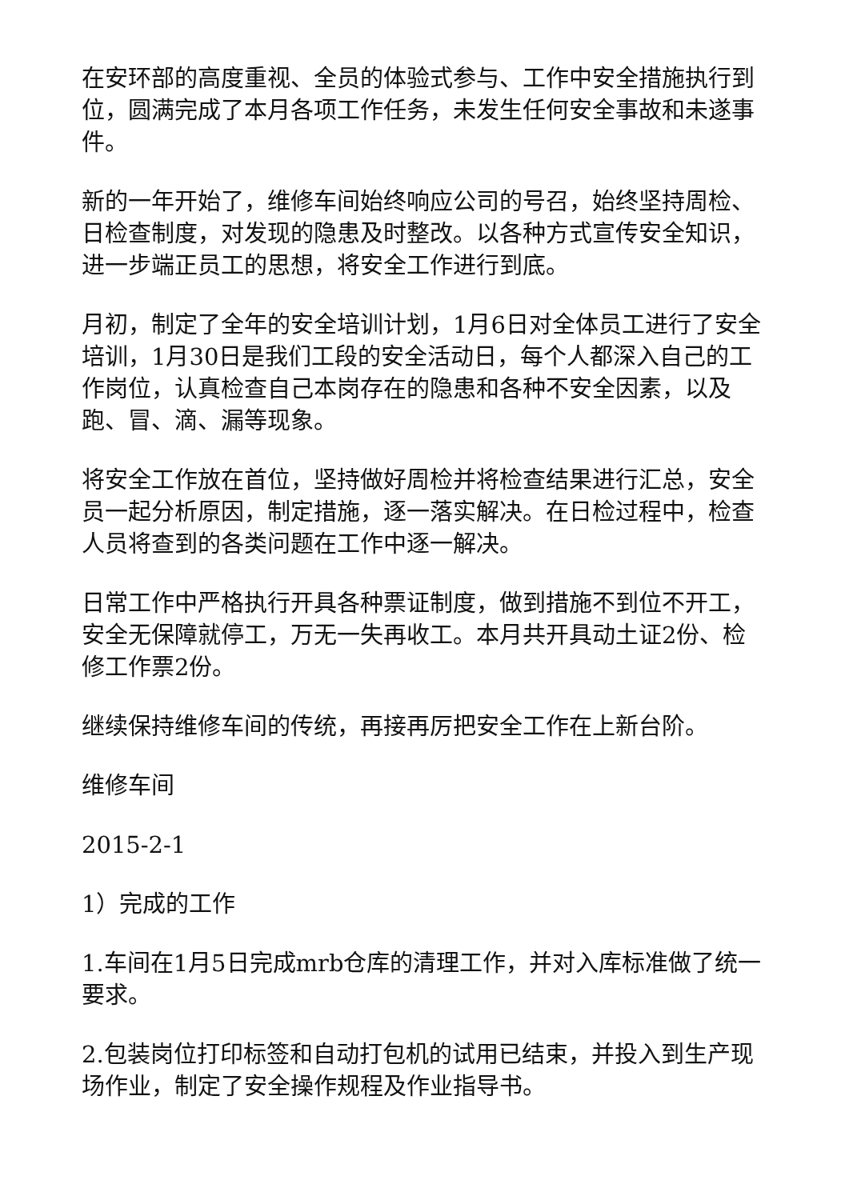在安环部的高度重视、全员的体验式参与、工作中安全措施执行到位，圆满完成了本月各项工作任务，未发生任何安全事故和未遂事件。
新的一年开始了，维修车间始终响应公司的号召，始终坚持周检、日检查制度，对发现的隐患及时整改。以各种方式宣传安全知识，进一步端正员工的思想，将安全工作进行到底。
月初，制定了全年的安全培训计划，1月6日对全体员工进行了安全培训，1月30日是我们工段的安全活动日，每个人都深入自己的工作岗位，认真检查自己本岗存在的隐患和各种不安全因素，以及跑、冒、滴、漏等现象。
将安全工作放在首位，坚持做好周检并将检查结果进行汇总，安全员一起分析原因，制定措施，逐一落实解决。在日检过程中，检查人员将查到的各类问题在工作中逐一解决。
日常工作中严格执行开具各种票证制度，做到措施不到位不开工，安全无保障就停工，万无一失再收工。本月共开具动土证2份、检修工作票2份。
继续保持维修车间的传统，再接再厉把安全工作在上新台阶。
维修车间
2015-2-1
1）完成的工作
1.车间在1月5日完成mrb仓库的清理工作，并对入库标准做了统一要求。
2.包装岗位打印标签和自动打包机的试用已结束，并投入到生产现场作业，制定了安全操作规程及作业指导书。